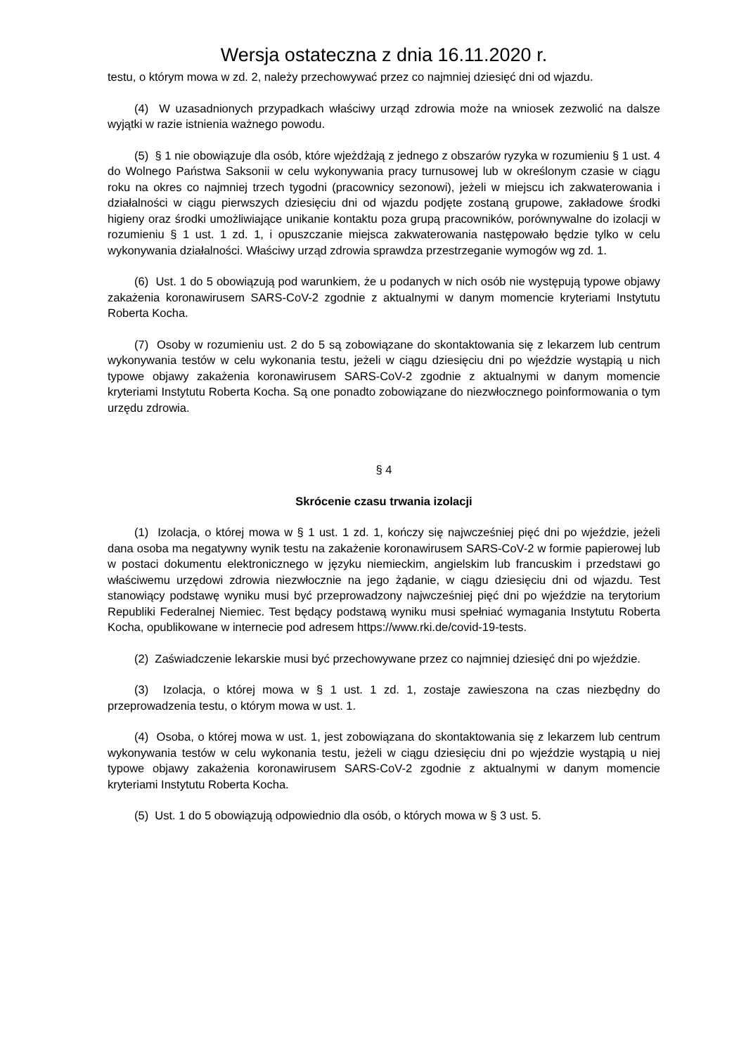Wersja ostateczna z dnia 16.11.2020 r.
testu, o którym mowa w zd. 2, należy przechowywać przez co najmniej dziesięć dni od wjazdu.
(4) W uzasadnionych przypadkach właściwy urząd zdrowia może na wniosek zezwolić na dalsze wyjątki w razie istnienia ważnego powodu.
(5) § 1 nie obowiązuje dla osób, które wjeżdżają z jednego z obszarów ryzyka w rozumieniu § 1 ust. 4 do Wolnego Państwa Saksonii w celu wykonywania pracy turnusowej lub w określonym czasie w ciągu roku na okres co najmniej trzech tygodni (pracownicy sezonowi), jeżeli w miejscu ich zakwaterowania i działalności w ciągu pierwszych dziesięciu dni od wjazdu podjęte zostaną grupowe, zakładowe środki higieny oraz środki umożliwiające unikanie kontaktu poza grupą pracowników, porównywalne do izolacji w rozumieniu § 1 ust. 1 zd. 1, i opuszczanie miejsca zakwaterowania następowało będzie tylko w celu wykonywania działalności. Właściwy urząd zdrowia sprawdza przestrzeganie wymogów wg zd. 1.
(6) Ust. 1 do 5 obowiązują pod warunkiem, że u podanych w nich osób nie występują typowe objawy zakażenia koronawirusem SARS-CoV-2 zgodnie z aktualnymi w danym momencie kryteriami Instytutu Roberta Kocha.
(7) Osoby w rozumieniu ust. 2 do 5 są zobowiązane do skontaktowania się z lekarzem lub centrum wykonywania testów w celu wykonania testu, jeżeli w ciągu dziesięciu dni po wjeździe wystąpią u nich typowe objawy zakażenia koronawirusem SARS-CoV-2 zgodnie z aktualnymi w danym momencie kryteriami Instytutu Roberta Kocha. Są one ponadto zobowiązane do niezwłocznego poinformowania o tym urzędu zdrowia.
§ 4
Skrócenie czasu trwania izolacji
(1) Izolacja, o której mowa w § 1 ust. 1 zd. 1, kończy się najwcześniej pięć dni po wjeździe, jeżeli dana osoba ma negatywny wynik testu na zakażenie koronawirusem SARS-CoV-2 w formie papierowej lub w postaci dokumentu elektronicznego w języku niemieckim, angielskim lub francuskim i przedstawi go właściwemu urzędowi zdrowia niezwłocznie na jego żądanie, w ciągu dziesięciu dni od wjazdu. Test stanowiący podstawę wyniku musi być przeprowadzony najwcześniej pięć dni po wjeździe na terytorium Republiki Federalnej Niemiec. Test będący podstawą wyniku musi spełniać wymagania Instytutu Roberta Kocha, opublikowane w internecie pod adresem https://www.rki.de/covid-19-tests.
(2) Zaświadczenie lekarskie musi być przechowywane przez co najmniej dziesięć dni po wjeździe.
(3) Izolacja, o której mowa w § 1 ust. 1 zd. 1, zostaje zawieszona na czas niezbędny do przeprowadzenia testu, o którym mowa w ust. 1.
(4) Osoba, o której mowa w ust. 1, jest zobowiązana do skontaktowania się z lekarzem lub centrum wykonywania testów w celu wykonania testu, jeżeli w ciągu dziesięciu dni po wjeździe wystąpią u niej typowe objawy zakażenia koronawirusem SARS-CoV-2 zgodnie z aktualnymi w danym momencie kryteriami Instytutu Roberta Kocha.
(5) Ust. 1 do 5 obowiązują odpowiednio dla osób, o których mowa w § 3 ust. 5.